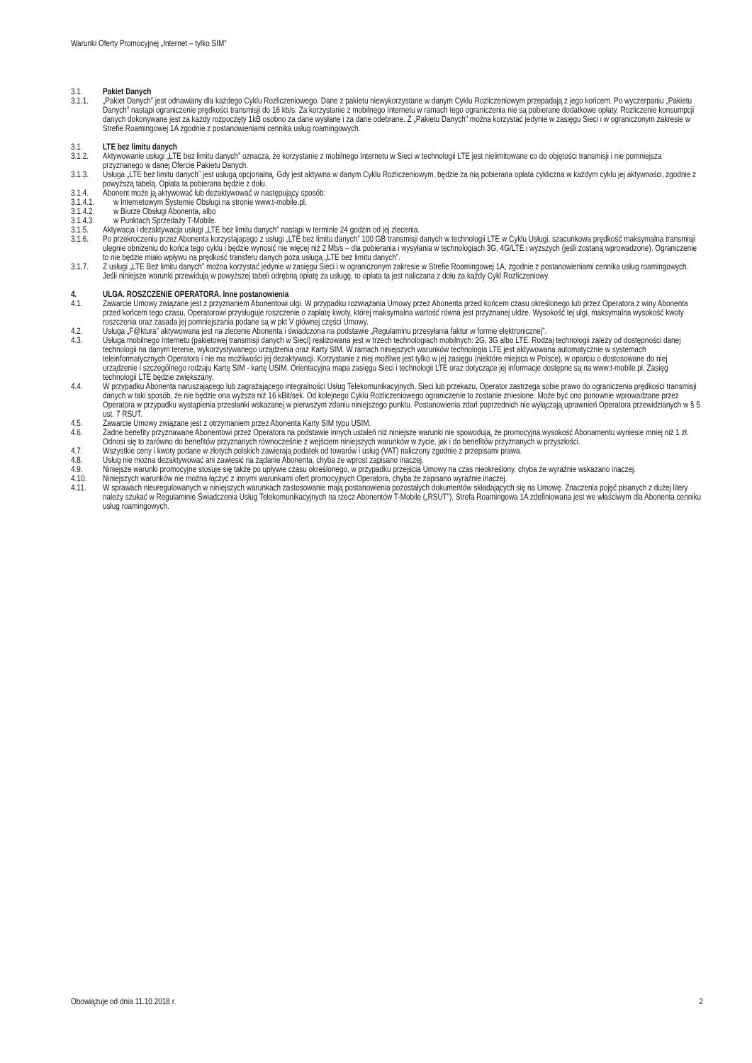Warunki Oferty Promocyjnej „Internet – tylko SIM”
3.1. Pakiet Danych
3.1.1. „Pakiet Danych” jest odnawiany dla każdego Cyklu Rozliczeniowego. Dane z pakietu niewykorzystane w danym Cyklu Rozliczeniowym przepadają z jego końcem. Po wyczerpaniu „Pakietu Danych” nastąpi ograniczenie prędkości transmisji do 16 kb/s. Za korzystanie z mobilnego Internetu w ramach tego ograniczenia nie są pobierane dodatkowe opłaty. Rozliczenie konsumpcji danych dokonywane jest za każdy rozpoczęty 1kB osobno za dane wysłane i za dane odebrane. Z „Pakietu Danych” można korzystać jedynie w zasięgu Sieci i w ograniczonym zakresie w Strefie Roamingowej 1A zgodnie z postanowieniami cennika usług roamingowych.
3.1. LTE bez limitu danych
3.1.2. Aktywowanie usługi „LTE bez limitu danych” oznacza, że korzystanie z mobilnego Internetu w Sieci w technologii LTE jest nielimitowane co do objętości transmisji i nie pomniejsza przyznanego w danej Ofercie Pakietu Danych.
3.1.3. Usługa „LTE bez limitu danych” jest usługą opcjonalną. Gdy jest aktywna w danym Cyklu Rozliczeniowym, będzie za nią pobierana opłata cykliczna w każdym cyklu jej aktywności, zgodnie z powyższą tabelą. Opłata ta pobierana będzie z dołu.
3.1.4. Abonent może ją aktywować lub dezaktywować w następujący sposób:
3.1.4.1. w Internetowym Systemie Obsługi na stronie www.t-mobile.pl,
3.1.4.2. w Biurze Obsługi Abonenta, albo
3.1.4.3. w Punktach Sprzedaży T-Mobile.
3.1.5. Aktywacja i dezaktywacja usługi „LTE bez limitu danych” nastąpi w terminie 24 godzin od jej zlecenia.
3.1.6. Po przekroczeniu przez Abonenta korzystającego z usługi „LTE bez limitu danych” 100 GB transmisji danych w technologii LTE w Cyklu Usługi, szacunkowa prędkość maksymalna transmisji ulegnie obniżeniu do końca tego cyklu i będzie wynosić nie więcej niż 2 Mb/s – dla pobierania i wysyłania w technologiach 3G, 4G/LTE i wyższych (jeśli zostaną wprowadzone). Ograniczenie to nie będzie miało wpływu na prędkość transferu danych poza usługą „LTE bez limitu danych”.
3.1.7. Z usługi „LTE Bez limitu danych” można korzystać jedynie w zasięgu Sieci i w ograniczonym zakresie w Strefie Roamingowej 1A, zgodnie z postanowieniami cennika usług roamingowych. Jeśli niniejsze warunki przewidują w powyższej tabeli odrębną opłatę za usługę, to opłata ta jest naliczana z dołu za każdy Cykl Rozliczeniowy.
4. ULGA. ROSZCZENIE OPERATORA. Inne postanowienia
4.1. Zawarcie Umowy związane jest z przyznaniem Abonentowi ulgi. W przypadku rozwiązania Umowy przez Abonenta przed końcem czasu określonego lub przez Operatora z winy Abonenta przed końcem tego czasu, Operatorowi przysługuje roszczenie o zapłatę kwoty, której maksymalna wartość równa jest przyznanej uldze. Wysokość tej ulgi, maksymalna wysokość kwoty roszczenia oraz zasada jej pomniejszania podane są w pkt V głównej części Umowy.
4.2. Usługa „F@ktura” aktywowana jest na zlecenie Abonenta i świadczona na podstawie „Regulaminu przesyłania faktur w formie elektronicznej”.
4.3. Usługa mobilnego Internetu (pakietowej transmisji danych w Sieci) realizowana jest w trzech technologiach mobilnych: 2G, 3G albo LTE. Rodzaj technologii zależy od dostępności danej technologii na danym terenie, wykorzystywanego urządzenia oraz Karty SIM. W ramach niniejszych warunków technologia LTE jest aktywowana automatycznie w systemach teleinformatycznych Operatora i nie ma możliwości jej dezaktywacji. Korzystanie z niej możliwe jest tylko w jej zasięgu (niektóre miejsca w Polsce), w oparciu o dostosowane do niej urządzenie i szczególnego rodzaju Kartę SIM - kartę USIM. Orientacyjna mapa zasięgu Sieci i technologii LTE oraz dotyczące jej informacje dostępne są na www.t-mobile.pl. Zasięg technologii LTE będzie zwiększany.
4.4. W przypadku Abonenta naruszającego lub zagrażającego integralności Usług Telekomunikacyjnych, Sieci lub przekazu, Operator zastrzega sobie prawo do ograniczenia prędkości transmisji danych w taki sposób, że nie będzie ona wyższa niż 16 kBit/sek. Od kolejnego Cyklu Rozliczeniowego ograniczenie to zostanie zniesione. Może być ono ponownie wprowadzane przez Operatora w przypadku wystąpienia przesłanki wskazanej w pierwszym zdaniu niniejszego punktu. Postanowienia zdań poprzednich nie wyłączają uprawnień Operatora przewidzianych w § 5 ust. 7 RSUT.
4.5. Zawarcie Umowy związane jest z otrzymaniem przez Abonenta Karty SIM typu USIM.
4.6. Żadne benefity przyznawane Abonentowi przez Operatora na podstawie innych ustaleń niż niniejsze warunki nie spowodują, że promocyjna wysokość Abonamentu wyniesie mniej niż 1 zł. Odnosi się to zarówno do benefitów przyznanych równocześnie z wejściem niniejszych warunków w życie, jak i do benefitów przyznanych w przyszłości.
4.7. Wszystkie ceny i kwoty podane w złotych polskich zawierają podatek od towarów i usług (VAT) naliczony zgodnie z przepisami prawa.
4.8. Usług nie można dezaktywować ani zawiesić na żądanie Abonenta, chyba że wprost zapisano inaczej.
4.9. Niniejsze warunki promocyjne stosuje się także po upływie czasu określonego, w przypadku przejścia Umowy na czas nieokreślony, chyba że wyraźnie wskazano inaczej.
4.10. Niniejszych warunków nie można łączyć z innymi warunkami ofert promocyjnych Operatora, chyba że zapisano wyraźnie inaczej.
4.11. W sprawach nieuregulowanych w niniejszych warunkach zastosowanie mają postanowienia pozostałych dokumentów składających się na Umowę. Znaczenia pojęć pisanych z dużej litery należy szukać w Regulaminie Świadczenia Usług Telekomunikacyjnych na rzecz Abonentów T-Mobile („RSUT”). Strefa Roamingowa 1A zdefiniowana jest we właściwym dla Abonenta cenniku usług roamingowych.
Obowiązuje od dnia 11.10.2018 r. 2